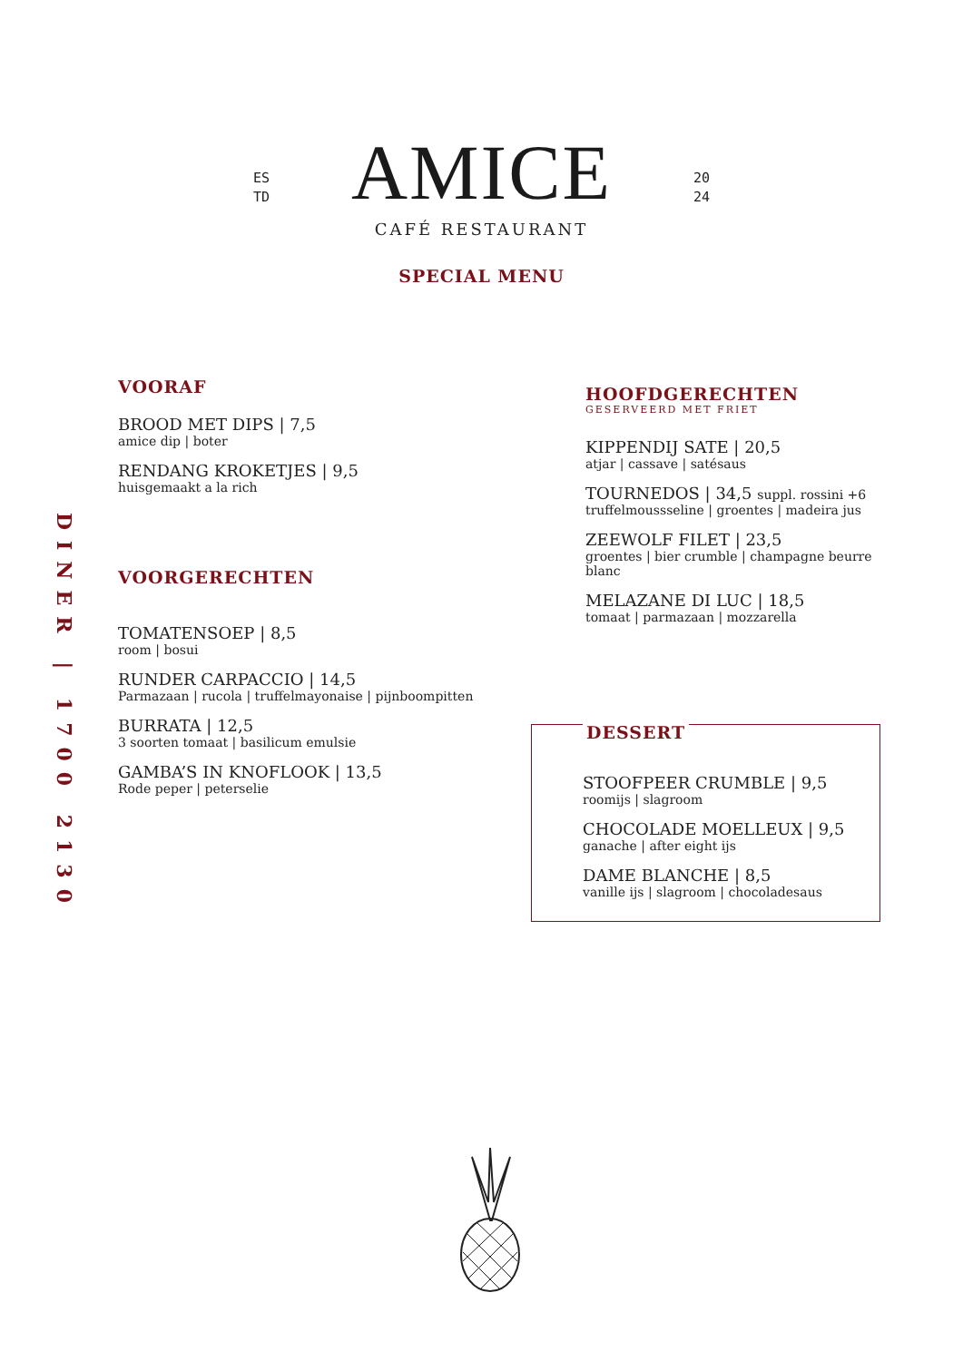ES
TD
AMICE
CAFÉ RESTAURANT
20
24
SPECIAL MENU
DINER | 1700 2130
VOORAF
BROOD MET DIPS | 7,5
amice dip | boter
RENDANG KROKETJES | 9,5
huisgemaakt a la rich
VOORGERECHTEN
TOMATENSOEP | 8,5
room | bosui
RUNDER CARPACCIO | 14,5
Parmazaan | rucola | truffelmayonaise | pijnboompitten
BURRATA | 12,5
3 soorten tomaat | basilicum emulsie
GAMBA’S IN KNOFLOOK | 13,5
Rode peper | peterselie
HOOFDGERECHTEN
GESERVEERD MET FRIET
KIPPENDIJ SATE | 20,5
atjar | cassave | satésaus
TOURNEDOS | 34,5 suppl. rossini +6
truffelmoussseline | groentes | madeira jus
ZEEWOLF FILET | 23,5
groentes | bier crumble | champagne beurre blanc
MELAZANE DI LUC | 18,5
tomaat | parmazaan | mozzarella
DESSERT
STOOFPEER CRUMBLE | 9,5
roomijs | slagroom
CHOCOLADE MOELLEUX | 9,5
ganache | after eight ijs
DAME BLANCHE | 8,5
vanille ijs | slagroom | chocoladesaus